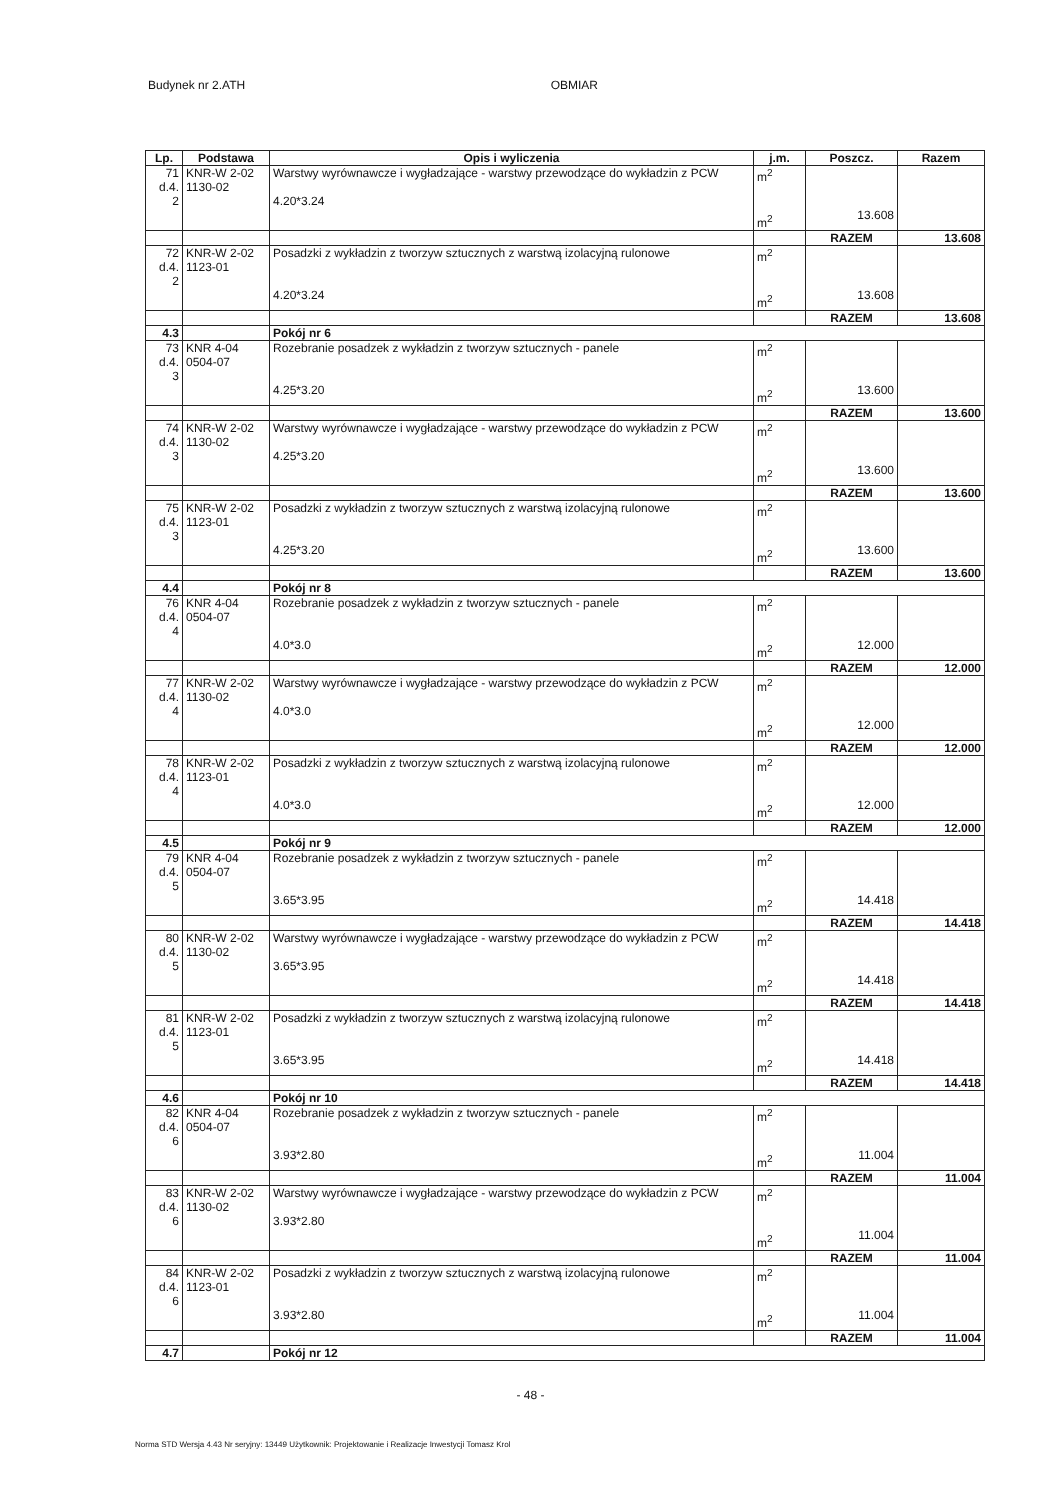Budynek nr 2.ATH OBMIAR
| Lp. | Podstawa | Opis i wyliczenia | j.m. | Poszcz. | Razem |
| --- | --- | --- | --- | --- | --- |
| 71 d.4. 2 | KNR-W 2-02 1130-02 | Warstwy wyrównawcze i wygładzające - warstwy przewodzące do wykładzin z PCW 4.20*3.24 | m<sup>2</sup> m<sup>2</sup> | 13.608 | |
| | | | | RAZEM | 13.608 |
| 72 d.4. 2 | KNR-W 2-02 1123-01 | Posadzki z wykładzin z tworzyw sztucznych z warstwą izolacyjną rulonowe 4.20*3.24 | m<sup>2</sup> m<sup>2</sup> | 13.608 | |
| | | | | RAZEM | 13.608 |
| 4.3 | | Pokój nr 6 | | | |
| 73 d.4. 3 | KNR 4-04 0504-07 | Rozebranie posadzek z wykładzin z tworzyw sztucznych - panele 4.25*3.20 | m<sup>2</sup> m<sup>2</sup> | 13.600 | |
| | | | | RAZEM | 13.600 |
| 74 d.4. 3 | KNR-W 2-02 1130-02 | Warstwy wyrównawcze i wygładzające - warstwy przewodzące do wykładzin z PCW 4.25*3.20 | m<sup>2</sup> m<sup>2</sup> | 13.600 | |
| | | | | RAZEM | 13.600 |
| 75 d.4. 3 | KNR-W 2-02 1123-01 | Posadzki z wykładzin z tworzyw sztucznych z warstwą izolacyjną rulonowe 4.25*3.20 | m<sup>2</sup> m<sup>2</sup> | 13.600 | |
| | | | | RAZEM | 13.600 |
| 4.4 | | Pokój nr 8 | | | |
| 76 d.4. 4 | KNR 4-04 0504-07 | Rozebranie posadzek z wykładzin z tworzyw sztucznych - panele 4.0*3.0 | m<sup>2</sup> m<sup>2</sup> | 12.000 | |
| | | | | RAZEM | 12.000 |
| 77 d.4. 4 | KNR-W 2-02 1130-02 | Warstwy wyrównawcze i wygładzające - warstwy przewodzące do wykładzin z PCW 4.0*3.0 | m<sup>2</sup> m<sup>2</sup> | 12.000 | |
| | | | | RAZEM | 12.000 |
| 78 d.4. 4 | KNR-W 2-02 1123-01 | Posadzki z wykładzin z tworzyw sztucznych z warstwą izolacyjną rulonowe 4.0*3.0 | m<sup>2</sup> m<sup>2</sup> | 12.000 | |
| | | | | RAZEM | 12.000 |
| 4.5 | | Pokój nr 9 | | | |
| 79 d.4. 5 | KNR 4-04 0504-07 | Rozebranie posadzek z wykładzin z tworzyw sztucznych - panele 3.65*3.95 | m<sup>2</sup> m<sup>2</sup> | 14.418 | |
| | | | | RAZEM | 14.418 |
| 80 d.4. 5 | KNR-W 2-02 1130-02 | Warstwy wyrównawcze i wygładzające - warstwy przewodzące do wykładzin z PCW 3.65*3.95 | m<sup>2</sup> m<sup>2</sup> | 14.418 | |
| | | | | RAZEM | 14.418 |
| 81 d.4. 5 | KNR-W 2-02 1123-01 | Posadzki z wykładzin z tworzyw sztucznych z warstwą izolacyjną rulonowe 3.65*3.95 | m<sup>2</sup> m<sup>2</sup> | 14.418 | |
| | | | | RAZEM | 14.418 |
| 4.6 | | Pokój nr 10 | | | |
| 82 d.4. 6 | KNR 4-04 0504-07 | Rozebranie posadzek z wykładzin z tworzyw sztucznych - panele 3.93*2.80 | m<sup>2</sup> m<sup>2</sup> | 11.004 | |
| | | | | RAZEM | 11.004 |
| 83 d.4. 6 | KNR-W 2-02 1130-02 | Warstwy wyrównawcze i wygładzające - warstwy przewodzące do wykładzin z PCW 3.93*2.80 | m<sup>2</sup> m<sup>2</sup> | 11.004 | |
| | | | | RAZEM | 11.004 |
| 84 d.4. 6 | KNR-W 2-02 1123-01 | Posadzki z wykładzin z tworzyw sztucznych z warstwą izolacyjną rulonowe 3.93*2.80 | m<sup>2</sup> m<sup>2</sup> | 11.004 | |
| | | | | RAZEM | 11.004 |
| 4.7 | | Pokój nr 12 | | | |
- 48 -
Norma STD Wersja 4.43 Nr seryjny: 13449 Użytkownik: Projektowanie i Realizacje Inwestycji Tomasz Krol